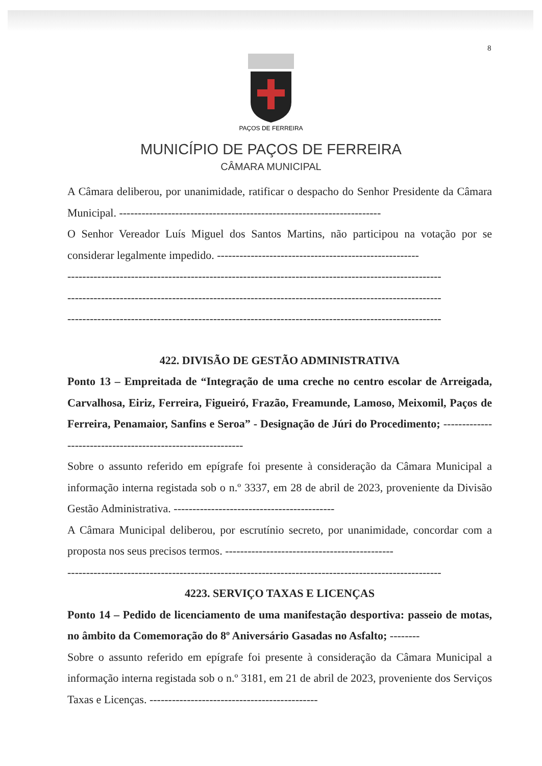8
PAÇOS DE FERREIRA
MUNICÍPIO DE PAÇOS DE FERREIRA
CÂMARA MUNICIPAL
A Câmara deliberou, por unanimidade, ratificar o despacho do Senhor Presidente da Câmara Municipal. ----------------------------------------------------------------------
O Senhor Vereador Luís Miguel dos Santos Martins, não participou na votação por se considerar legalmente impedido. ------------------------------------------------------
----------------------------------------------------------------------------------------------------
----------------------------------------------------------------------------------------------------
----------------------------------------------------------------------------------------------------
422. DIVISÃO DE GESTÃO ADMINISTRATIVA
Ponto 13 – Empreitada de “Integração de uma creche no centro escolar de Arreigada, Carvalhosa, Eiriz, Ferreira, Figueiró, Frazão, Freamunde, Lamoso, Meixomil, Paços de Ferreira, Penamaior, Sanfins e Seroa” - Designação de Júri do Procedimento; ------------------------------------------------------------
Sobre o assunto referido em epígrafe foi presente à consideração da Câmara Municipal a informação interna registada sob o n.º 3337, em 28 de abril de 2023, proveniente da Divisão Gestão Administrativa. -------------------------------------------
A Câmara Municipal deliberou, por escrutínio secreto, por unanimidade, concordar com a proposta nos seus precisos termos. ---------------------------------------------
----------------------------------------------------------------------------------------------------
4223. SERVIÇO TAXAS E LICENÇAS
Ponto 14 – Pedido de licenciamento de uma manifestação desportiva: passeio de motas, no âmbito da Comemoração do 8º Aniversário Gasadas no Asfalto; --------
Sobre o assunto referido em epígrafe foi presente à consideração da Câmara Municipal a informação interna registada sob o n.º 3181, em 21 de abril de 2023, proveniente dos Serviços Taxas e Licenças. ---------------------------------------------